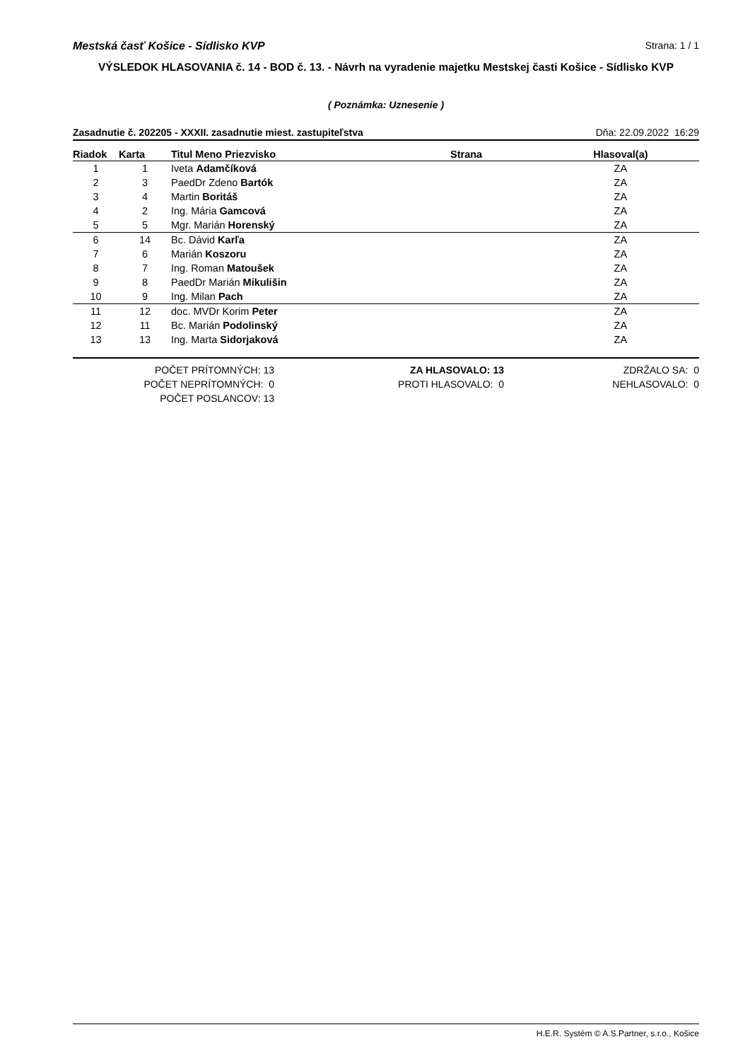Mestská časť Košice - Sídlisko KVP Strana: 1 / 1
VÝSLEDOK HLASOVANIA č. 14 - BOD č. 13. - Návrh na vyradenie majetku Mestskej časti Košice - Sídlisko KVP
( Poznámka: Uznesenie )
Zasadnutie č. 202205 - XXXII. zasadnutie miest. zastupiteľstva Dňa: 22.09.2022 16:29
| Riadok | Karta | Titul Meno Priezvisko | Strana | Hlasoval(a) |
| --- | --- | --- | --- | --- |
| 1 | 1 | Iveta Adamčíková | | ZA |
| 2 | 3 | PaedDr Zdeno Bartók | | ZA |
| 3 | 4 | Martin Boritáš | | ZA |
| 4 | 2 | Ing. Mária Gamcová | | ZA |
| 5 | 5 | Mgr. Marián Horenský | | ZA |
| 6 | 14 | Bc. Dávid Karľa | | ZA |
| 7 | 6 | Marián Koszoru | | ZA |
| 8 | 7 | Ing. Roman Matoušek | | ZA |
| 9 | 8 | PaedDr Marián Mikulišin | | ZA |
| 10 | 9 | Ing. Milan Pach | | ZA |
| 11 | 12 | doc. MVDr Korim Peter | | ZA |
| 12 | 11 | Bc. Marián Podolinský | | ZA |
| 13 | 13 | Ing. Marta Sidorjaková | | ZA |
POČET PRÍTOMNÝCH: 13
POČET NEPRÍTOMNÝCH: 0
POČET POSLANCOV: 13
ZA HLASOVALO: 13
PROTI HLASOVALO: 0
ZDRŽALO SA: 0
NEHLASOVALO: 0
H.E.R. Systém © A.S.Partner, s.r.o., Košice